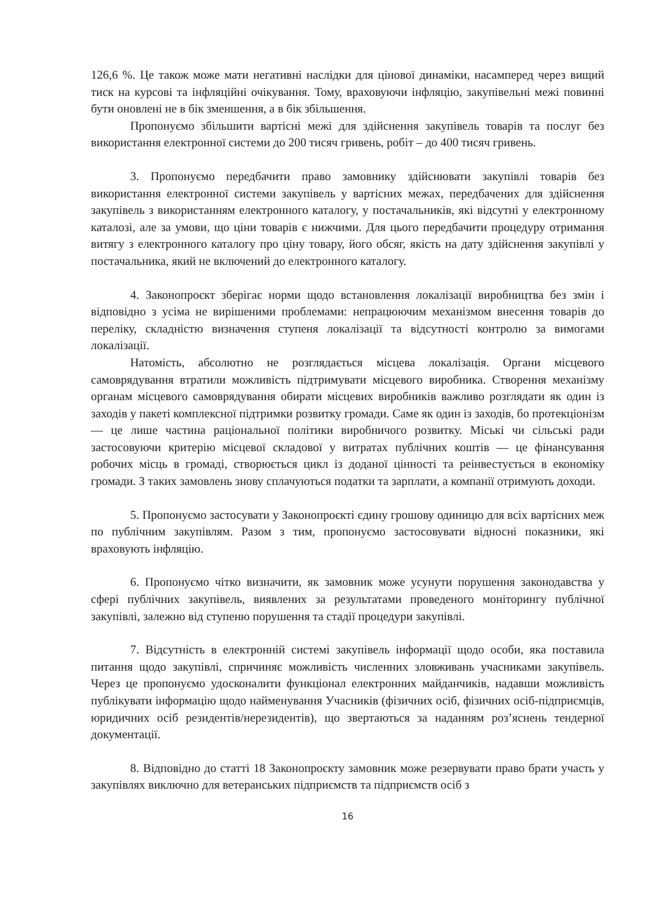126,6 %. Це також може мати негативні наслідки для цінової динаміки, насамперед через вищий тиск на курсові та інфляційні очікування. Тому, враховуючи інфляцію, закупівельні межі повинні бути оновлені не в бік зменшення, а в бік збільшення.
Пропонуємо збільшити вартісні межі для здійснення закупівель товарів та послуг без використання електронної системи до 200 тисяч гривень, робіт – до 400 тисяч гривень.
3. Пропонуємо передбачити право замовнику здійснювати закупівлі товарів без використання електронної системи закупівель у вартісних межах, передбачених для здійснення закупівель з використанням електронного каталогу, у постачальників, які відсутні у електронному каталозі, але за умови, що ціни товарів є нижчими. Для цього передбачити процедуру отримання витягу з електронного каталогу про ціну товару, його обсяг, якість на дату здійснення закупівлі у постачальника, який не включений до електронного каталогу.
4. Законопроєкт зберігає норми щодо встановлення локалізації виробництва без змін і відповідно з усіма не вирішеними проблемами: непрацюючим механізмом внесення товарів до переліку, складністю визначення ступеня локалізації та відсутності контролю за вимогами локалізації.
Натомість, абсолютно не розглядається місцева локалізація. Органи місцевого самоврядування втратили можливість підтримувати місцевого виробника. Створення механізму органам місцевого самоврядування обирати місцевих виробників важливо розглядати як один із заходів у пакеті комплексної підтримки розвитку громади. Саме як один із заходів, бо протекціонізм — це лише частина раціональної політики виробничого розвитку. Міські чи сільські ради застосовуючи критерію місцевої складової у витратах публічних коштів — це фінансування робочих місць в громаді, створюється цикл із доданої цінності та реінвестується в економіку громади. З таких замовлень знову сплачуються податки та зарплати, а компанії отримують доходи.
5. Пропонуємо застосувати у Законопроєкті єдину грошову одиницю для всіх вартісних меж по публічним закупівлям. Разом з тим, пропонуємо застосовувати відносні показники, які враховують інфляцію.
6. Пропонуємо чітко визначити, як замовник може усунути порушення законодавства у сфері публічних закупівель, виявлених за результатами проведеного моніторингу публічної закупівлі, залежно від ступеню порушення та стадії процедури закупівлі.
7. Відсутність в електронній системі закупівель інформації щодо особи, яка поставила питання щодо закупівлі, спричиняє можливість численних зловживань учасниками закупівель. Через це пропонуємо удосконалити функціонал електронних майданчиків, надавши можливість публікувати інформацію щодо найменування Учасників (фізичних осіб, фізичних осіб-підприємців, юридичних осіб резидентів/нерезидентів), що звертаються за наданням роз’яснень тендерної документації.
8. Відповідно до статті 18 Законопроєкту замовник може резервувати право брати участь у закупівлях виключно для ветеранських підприємств та підприємств осіб з
16